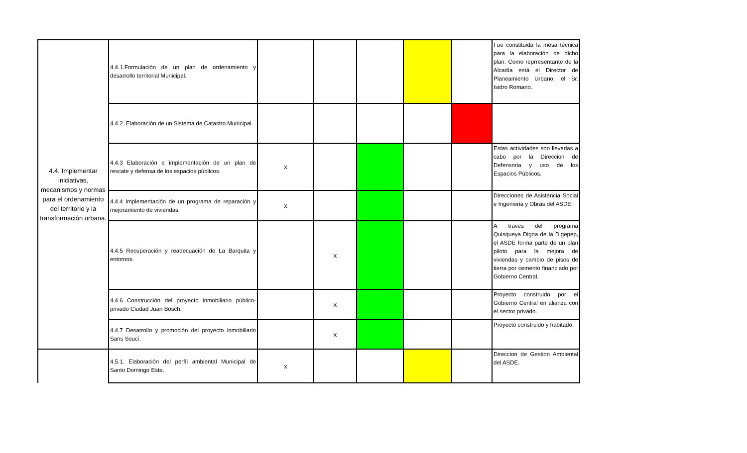| 4.4. Implementar iniciativas, mecanismos y normas para el ordenamiento del territorio y la transformación urbana. | 4.4.1.Formulación de un plan de ordenamiento y desarrollo territorial Municipal. | | | | | | Fue constituida la mesa técnica para la elaboración de dicho plan. Como reprresentante de la Alcadía está el Director de Planeamiento Urbano, el Sr. Isidro Romano. |
| | 4.4.2. Elaboración de un Sistema de Catastro Municipal. | | | | | | |
| | 4.4.3 Elaboración e implementación de un plan de rescate y defensa de los espacios públicos. | x | | | | | Estas actividades son llevadas a cabo por la Direccion de Defensoria y uso de los Espacios Públicos. |
| | 4.4.4 Implementación de un programa de reparación y mejoramiento de viviendas. | x | | | | | Direcciones de Asistencia Social e Ingenieria y Obras del ASDE. |
| | 4.4.5 Recuperación y readecuación de La Barquita y entornos. | | x | | | | A traves del programa Quisqueya Digna de la Digepep, el ASDE forma parte de un plan piloto para la mejora de viviendas y cambio de pisos de tierra por cemento financiado por Gobierno Central. |
| | 4.4.6 Construcción del proyecto inmobiliario público-privado Ciudad Juan Bosch. | | x | | | | Proyecto construido por el Gobierno Central en alianza con el sector privado. |
| | 4.4.7 Desarrollo y promoción del proyecto inmobiliario Sans Soucí. | | x | | | | Proyecto construido y habitado. |
| | 4.5.1. Elaboración del perfíl ambiental Municipal de Santo Domingo Este. | x | | | | | Direccion de Gestion Ambiental del ASDE. |